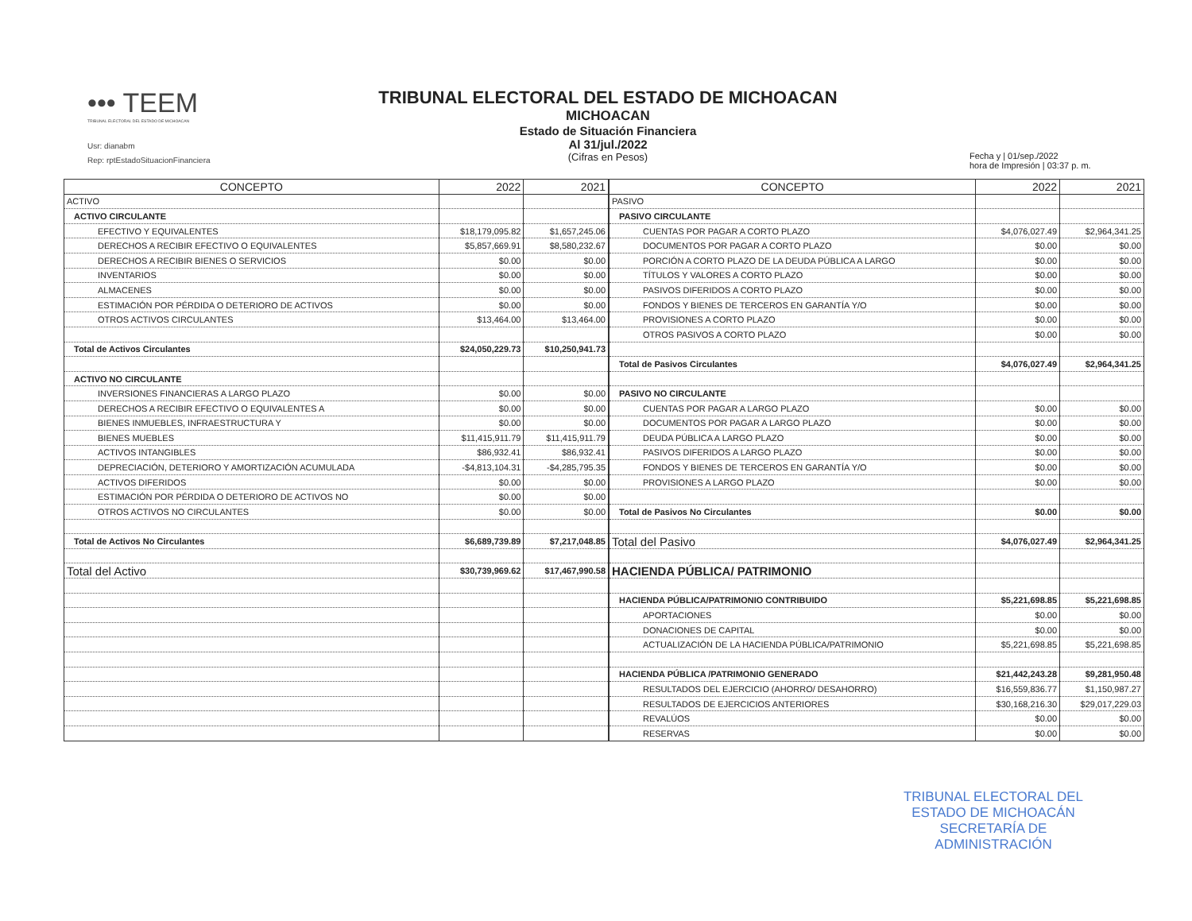••• TEEM
TRIBUNAL ELECTORAL DEL ESTADO DE MICHOACAN
Usr: dianabm
Rep: rptEstadoSituacionFinanciera
TRIBUNAL ELECTORAL DEL ESTADO DE MICHOACAN
MICHOACAN
Estado de Situación Financiera
Al 31/jul./2022
(Cifras en Pesos)
Fecha y | 01/sep./2022
hora de Impresión | 03:37 p. m.
| CONCEPTO | 2022 | 2021 |
| --- | --- | --- |
| ACTIVO | | |
| ACTIVO CIRCULANTE | | |
| EFECTIVO Y EQUIVALENTES | $18,179,095.82 | $1,657,245.06 |
| DERECHOS A RECIBIR EFECTIVO O EQUIVALENTES | $5,857,669.91 | $8,580,232.67 |
| DERECHOS A RECIBIR BIENES O SERVICIOS | $0.00 | $0.00 |
| INVENTARIOS | $0.00 | $0.00 |
| ALMACENES | $0.00 | $0.00 |
| ESTIMACIÓN POR PÉRDIDA O DETERIORO DE ACTIVOS | $0.00 | $0.00 |
| OTROS ACTIVOS CIRCULANTES | $13,464.00 | $13,464.00 |
| Total de Activos Circulantes | $24,050,229.73 | $10,250,941.73 |
| ACTIVO NO CIRCULANTE | | |
| INVERSIONES FINANCIERAS A LARGO PLAZO | $0.00 | $0.00 |
| DERECHOS A RECIBIR EFECTIVO O EQUIVALENTES A | $0.00 | $0.00 |
| BIENES INMUEBLES, INFRAESTRUCTURA Y | $0.00 | $0.00 |
| BIENES MUEBLES | $11,415,911.79 | $11,415,911.79 |
| ACTIVOS INTANGIBLES | $86,932.41 | $86,932.41 |
| DEPRECIACIÓN, DETERIORO Y AMORTIZACIÓN ACUMULADA | -$4,813,104.31 | -$4,285,795.35 |
| ACTIVOS DIFERIDOS | $0.00 | $0.00 |
| ESTIMACIÓN POR PÉRDIDA O DETERIORO DE ACTIVOS NO | $0.00 | $0.00 |
| OTROS ACTIVOS NO CIRCULANTES | $0.00 | $0.00 |
| Total de Activos No Circulantes | $6,689,739.89 | $7,217,048.85 |
| Total del Activo | $30,739,969.62 | $17,467,990.58 |
| CONCEPTO | 2022 | 2021 |
| --- | --- | --- |
| PASIVO | | |
| PASIVO CIRCULANTE | | |
| CUENTAS POR PAGAR A CORTO PLAZO | $4,076,027.49 | $2,964,341.25 |
| DOCUMENTOS POR PAGAR A CORTO PLAZO | $0.00 | $0.00 |
| PORCIÓN A CORTO PLAZO DE LA DEUDA PÚBLICA A LARGO | $0.00 | $0.00 |
| TÍTULOS Y VALORES A CORTO PLAZO | $0.00 | $0.00 |
| PASIVOS DIFERIDOS A CORTO PLAZO | $0.00 | $0.00 |
| FONDOS Y BIENES DE TERCEROS EN GARANTÍA Y/O | $0.00 | $0.00 |
| PROVISIONES A CORTO PLAZO | $0.00 | $0.00 |
| OTROS PASIVOS A CORTO PLAZO | $0.00 | $0.00 |
| Total de Pasivos Circulantes | $4,076,027.49 | $2,964,341.25 |
| PASIVO NO CIRCULANTE | | |
| CUENTAS POR PAGAR A LARGO PLAZO | $0.00 | $0.00 |
| DOCUMENTOS POR PAGAR A LARGO PLAZO | $0.00 | $0.00 |
| DEUDA PÚBLICA A LARGO PLAZO | $0.00 | $0.00 |
| PASIVOS DIFERIDOS A LARGO PLAZO | $0.00 | $0.00 |
| FONDOS Y BIENES DE TERCEROS EN GARANTÍA Y/O | $0.00 | $0.00 |
| PROVISIONES A LARGO PLAZO | $0.00 | $0.00 |
| Total de Pasivos No Circulantes | $0.00 | $0.00 |
| Total del Pasivo | $4,076,027.49 | $2,964,341.25 |
| HACIENDA PÚBLICA/ PATRIMONIO | | |
| HACIENDA PÚBLICA/PATRIMONIO CONTRIBUIDO | $5,221,698.85 | $5,221,698.85 |
| APORTACIONES | $0.00 | $0.00 |
| DONACIONES DE CAPITAL | $0.00 | $0.00 |
| ACTUALIZACIÓN DE LA HACIENDA PÚBLICA/PATRIMONIO | $5,221,698.85 | $5,221,698.85 |
| HACIENDA PÚBLICA /PATRIMONIO GENERADO | $21,442,243.28 | $9,281,950.48 |
| RESULTADOS DEL EJERCICIO (AHORRO/ DESAHORRO) | $16,559,836.77 | $1,150,987.27 |
| RESULTADOS DE EJERCICIOS ANTERIORES | $30,168,216.30 | $29,017,229.03 |
| REVALÚOS | $0.00 | $0.00 |
| RESERVAS | $0.00 | $0.00 |
TRIBUNAL ELECTORAL DEL
ESTADO DE MICHOACÁN
SECRETARÍA DE
ADMINISTRACIÓN